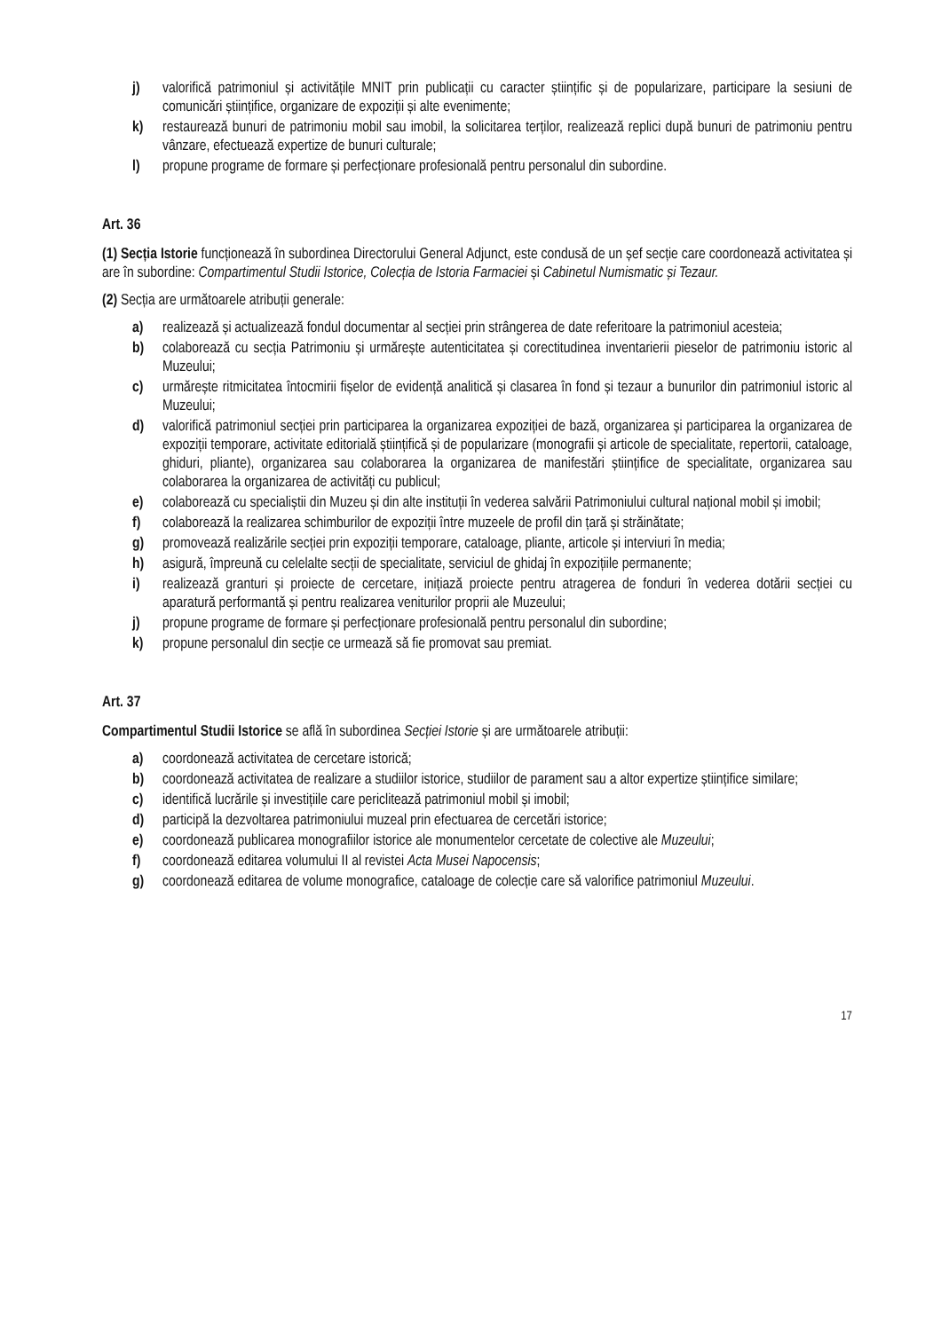j) valorifică patrimoniul și activitățile MNIT prin publicații cu caracter științific și de popularizare, participare la sesiuni de comunicări științifice, organizare de expoziții și alte evenimente;
k) restaurează bunuri de patrimoniu mobil sau imobil, la solicitarea terților, realizează replici după bunuri de patrimoniu pentru vânzare, efectuează expertize de bunuri culturale;
l) propune programe de formare și perfecționare profesională pentru personalul din subordine.
Art. 36
(1) Secția Istorie funcționează în subordinea Directorului General Adjunct, este condusă de un șef secție care coordonează activitatea și are în subordine: Compartimentul Studii Istorice, Colecția de Istoria Farmaciei și Cabinetul Numismatic și Tezaur.
(2) Secția are următoarele atribuții generale:
a) realizează și actualizează fondul documentar al secției prin strângerea de date referitoare la patrimoniul acesteia;
b) colaborează cu secția Patrimoniu și urmărește autenticitatea și corectitudinea inventarierii pieselor de patrimoniu istoric al Muzeului;
c) urmărește ritmicitatea întocmirii fișelor de evidență analitică și clasarea în fond și tezaur a bunurilor din patrimoniul istoric al Muzeului;
d) valorifică patrimoniul secției prin participarea la organizarea expoziției de bază, organizarea și participarea la organizarea de expoziții temporare, activitate editorială științifică și de popularizare (monografii și articole de specialitate, repertorii, cataloage, ghiduri, pliante), organizarea sau colaborarea la organizarea de manifestări științifice de specialitate, organizarea sau colaborarea la organizarea de activități cu publicul;
e) colaborează cu specialiștii din Muzeu și din alte instituții în vederea salvării Patrimoniului cultural național mobil și imobil;
f) colaborează la realizarea schimburilor de expoziții între muzeele de profil din țară și străinătate;
g) promovează realizările secției prin expoziții temporare, cataloage, pliante, articole și interviuri în media;
h) asigură, împreună cu celelalte secții de specialitate, serviciul de ghidaj în expozițiile permanente;
i) realizează granturi și proiecte de cercetare, inițiază proiecte pentru atragerea de fonduri în vederea dotării secției cu aparatură performantă și pentru realizarea veniturilor proprii ale Muzeului;
j) propune programe de formare și perfecționare profesională pentru personalul din subordine;
k) propune personalul din secție ce urmează să fie promovat sau premiat.
Art. 37
Compartimentul Studii Istorice se află în subordinea Secției Istorie și are următoarele atribuții:
a) coordonează activitatea de cercetare istorică;
b) coordonează activitatea de realizare a studiilor istorice, studiilor de parament sau a altor expertize științifice similare;
c) identifică lucrările și investițiile care periclitează patrimoniul mobil și imobil;
d) participă la dezvoltarea patrimoniului muzeal prin efectuarea de cercetări istorice;
e) coordonează publicarea monografiilor istorice ale monumentelor cercetate de colective ale Muzeului;
f) coordonează editarea volumului II al revistei Acta Musei Napocensis;
g) coordonează editarea de volume monografice, cataloage de colecție care să valorifice patrimoniul Muzeului.
17